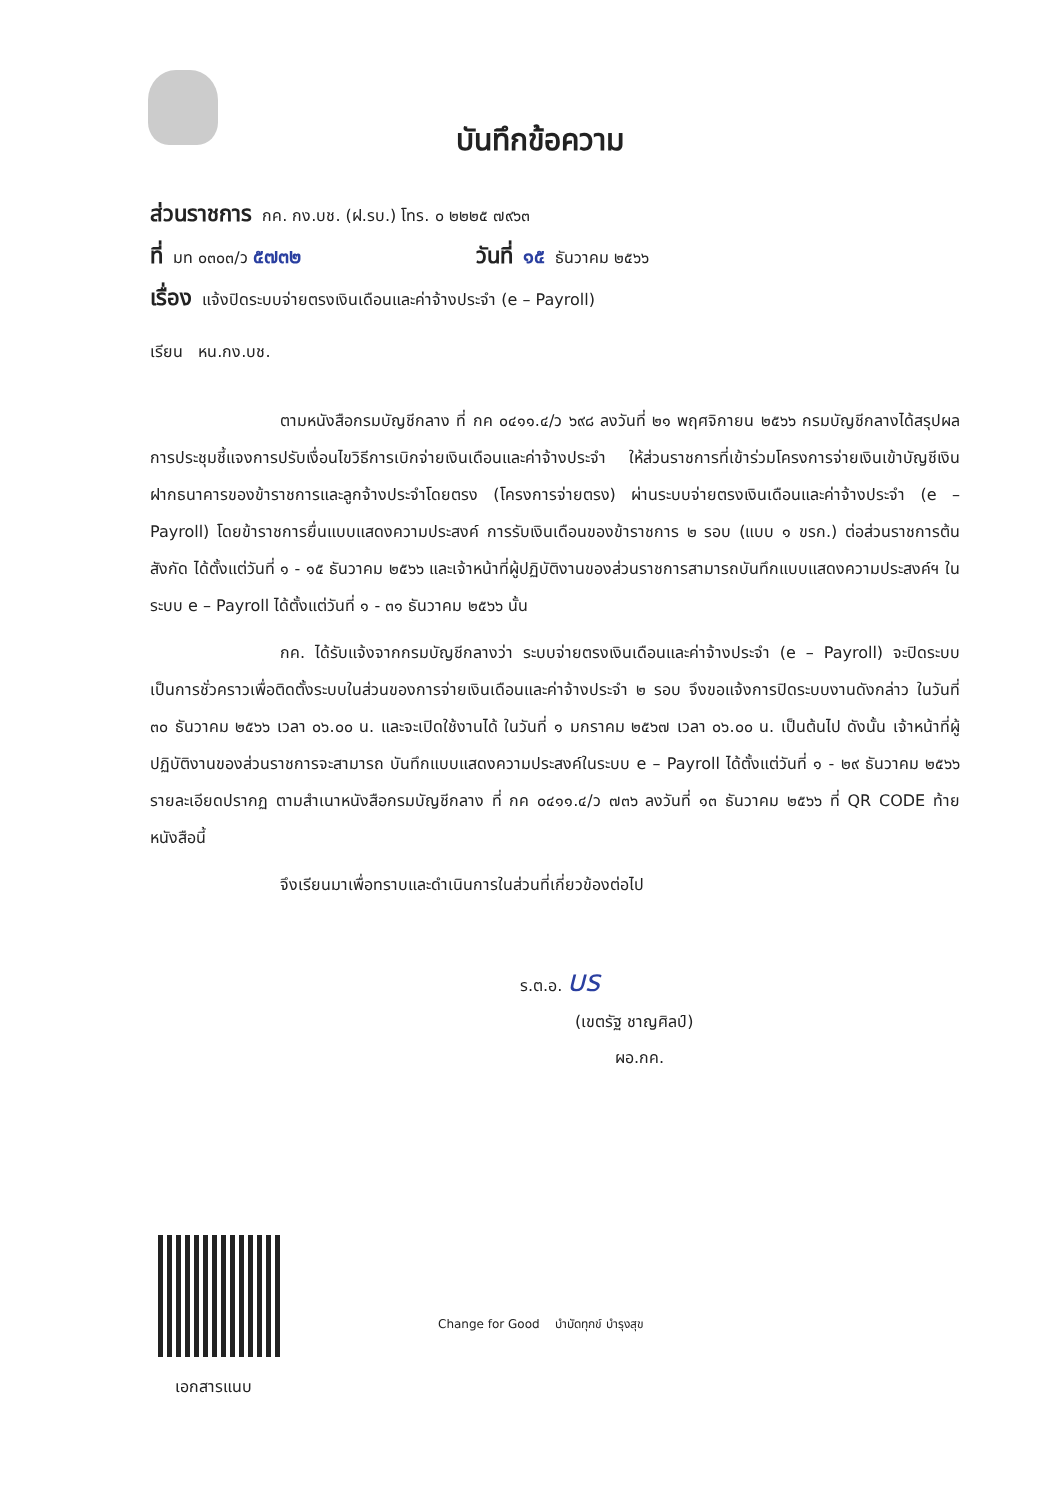บันทึกข้อความ
ส่วนราชการ กค. กง.บช. (ฝ.รบ.) โทร. ๐ ๒๒๒๕ ๗๙๖๓
ที่ มท ๐๓๐๓/ว ๕๗๓๒ วันที่ ๑๕ ธันวาคม ๒๕๖๖
เรื่อง แจ้งปิดระบบจ่ายตรงเงินเดือนและค่าจ้างประจำ (e – Payroll)
เรียน หน.กง.บช.
ตามหนังสือกรมบัญชีกลาง ที่ กค ๐๔๑๑.๔/ว ๖๙๘ ลงวันที่ ๒๑ พฤศจิกายน ๒๕๖๖ กรมบัญชีกลางได้สรุปผลการประชุมชี้แจงการปรับเงื่อนไขวิธีการเบิกจ่ายเงินเดือนและค่าจ้างประจำ ให้ส่วนราชการที่เข้าร่วมโครงการจ่ายเงินเข้าบัญชีเงินฝากธนาคารของข้าราชการและลูกจ้างประจำโดยตรง (โครงการจ่ายตรง) ผ่านระบบจ่ายตรงเงินเดือนและค่าจ้างประจำ (e – Payroll) โดยข้าราชการยื่นแบบแสดงความประสงค์ การรับเงินเดือนของข้าราชการ ๒ รอบ (แบบ ๑ ขรก.) ต่อส่วนราชการต้นสังกัด ได้ตั้งแต่วันที่ ๑ - ๑๕ ธันวาคม ๒๕๖๖ และเจ้าหน้าที่ผู้ปฏิบัติงานของส่วนราชการสามารถบันทึกแบบแสดงความประสงค์ฯ ในระบบ e – Payroll ได้ตั้งแต่วันที่ ๑ - ๓๑ ธันวาคม ๒๕๖๖ นั้น
กค. ได้รับแจ้งจากกรมบัญชีกลางว่า ระบบจ่ายตรงเงินเดือนและค่าจ้างประจำ (e – Payroll) จะปิดระบบเป็นการชั่วคราวเพื่อติดตั้งระบบในส่วนของการจ่ายเงินเดือนและค่าจ้างประจำ ๒ รอบ จึงขอแจ้งการปิดระบบงานดังกล่าว ในวันที่ ๓๐ ธันวาคม ๒๕๖๖ เวลา ๐๖.๐๐ น. และจะเปิดใช้งานได้ ในวันที่ ๑ มกราคม ๒๕๖๗ เวลา ๐๖.๐๐ น. เป็นต้นไป ดังนั้น เจ้าหน้าที่ผู้ปฏิบัติงานของส่วนราชการจะสามารถ บันทึกแบบแสดงความประสงค์ในระบบ e – Payroll ได้ตั้งแต่วันที่ ๑ - ๒๙ ธันวาคม ๒๕๖๖ รายละเอียดปรากฏ ตามสำเนาหนังสือกรมบัญชีกลาง ที่ กค ๐๔๑๑.๔/ว ๗๓๖ ลงวันที่ ๑๓ ธันวาคม ๒๕๖๖ ที่ QR CODE ท้ายหนังสือนี้
จึงเรียนมาเพื่อทราบและดำเนินการในส่วนที่เกี่ยวข้องต่อไป
ร.ต.อ. บร
(เขตรัฐ ชาญศิลป์)
ผอ.กค.
เอกสารแนบ
Change for Good บำบัดทุกข์ บำรุงสุข